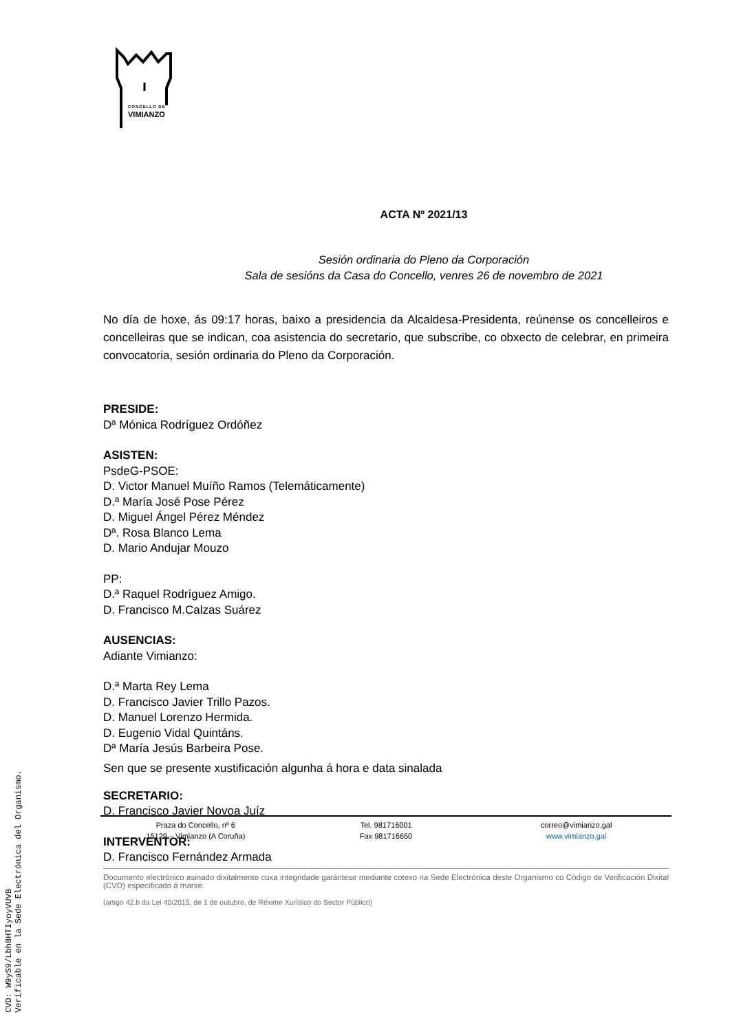CONCELLO DE
VIMIANZO
ACTA Nº 2021/13
Sesión ordinaria do Pleno da Corporación
Sala de sesións da Casa do Concello, venres 26 de novembro de 2021
No día de hoxe, ás 09:17 horas, baixo a presidencia da Alcaldesa-Presidenta, reúnense os concelleiros e concelleiras que se indican, coa asistencia do secretario, que subscribe, co obxecto de celebrar, en primeira convocatoria, sesión ordinaria do Pleno da Corporación.
PRESIDE:
Dª Mónica Rodríguez Ordóñez
ASISTEN:
PsdeG-PSOE:
D. Victor Manuel Muíño Ramos (Telemáticamente)
D.ª María José Pose Pérez
D. Miguel Ángel Pérez Méndez
Dª. Rosa Blanco Lema
D. Mario Andujar Mouzo
PP:
D.ª Raquel Rodríguez Amigo.
D. Francisco M.Calzas Suárez
AUSENCIAS:
Adiante Vimianzo:
D.ª Marta Rey Lema
D. Francisco Javier Trillo Pazos.
D. Manuel Lorenzo Hermida.
D. Eugenio Vidal Quintáns.
Dª María Jesús Barbeira Pose.
Sen que se presente xustificación algunha á hora e data sinalada
SECRETARIO:
D. Francisco Javier Novoa Juíz
INTERVENTOR:
D. Francisco Fernández Armada
Praza do Concello, nº 6
15129 – Vimianzo (A Coruña)
Tel. 981716001
Fax 981716650
correo@vimianzo.gal
www.vimianzo.gal
Documento electrónico asinado dixitalmente cuxa integridade garántese mediante cotexo na Sede Electrónica deste Organismo co Código de Verificación Dixital (CVD) especificado á marxe.
(artigo 42.b da Lei 40/2015, de 1 de outubro, de Réxime Xurídico do Sector Público)
CVD: W9yS9/Lbh8HTIyoyVUVB
Verificable en la Sede Electrónica del Organismo.